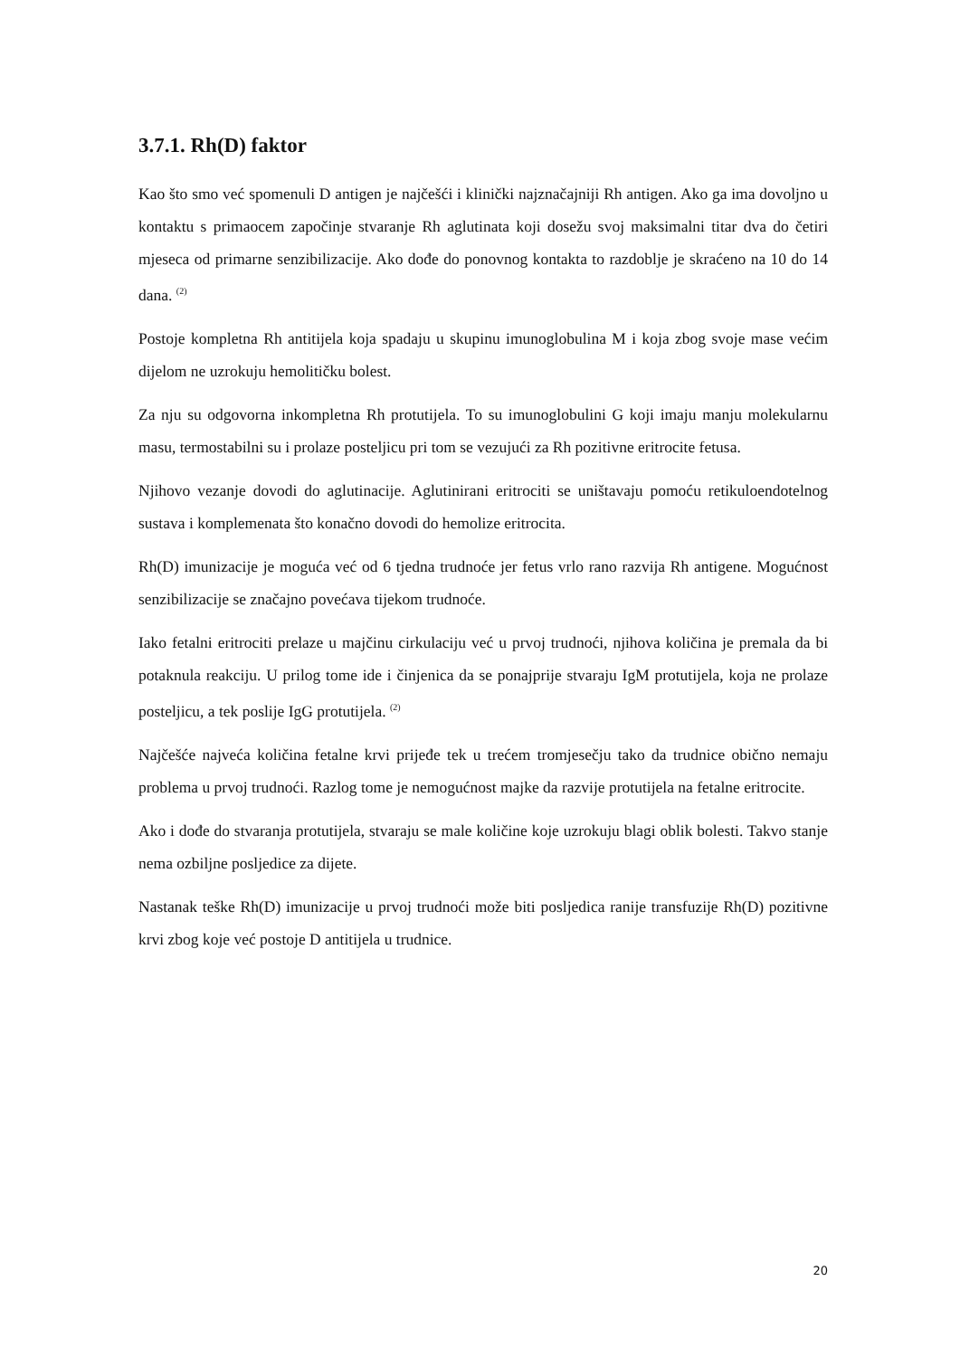3.7.1. Rh(D) faktor
Kao što smo već spomenuli D antigen je najčešći i klinički najznačajniji Rh antigen. Ako ga ima dovoljno u kontaktu s primaocem započinje stvaranje Rh aglutinata koji dosežu svoj maksimalni titar dva do četiri mjeseca od primarne senzibilizacije. Ako dođe do ponovnog kontakta to razdoblje je skraćeno na 10 do 14 dana. <sup>(2)</sup>
Postoje kompletna Rh antitijela koja spadaju u skupinu imunoglobulina M i koja zbog svoje mase većim dijelom ne uzrokuju hemolitičku bolest.
Za nju su odgovorna inkompletna Rh protutijela. To su imunoglobulini G koji imaju manju molekularnu masu, termostabilni su i prolaze posteljicu pri tom se vezujući za Rh pozitivne eritrocite fetusa.
Njihovo vezanje dovodi do aglutinacije. Aglutinirani eritrociti se uništavaju pomoću retikuloendotelnog sustava i komplemenata što konačno dovodi do hemolize eritrocita.
Rh(D) imunizacije je moguća već od 6 tjedna trudnoće jer fetus vrlo rano razvija Rh antigene. Mogućnost senzibilizacije se značajno povećava tijekom trudnoće.
Iako fetalni eritrociti prelaze u majčinu cirkulaciju već u prvoj trudnoći, njihova količina je premala da bi potaknula reakciju. U prilog tome ide i činjenica da se ponajprije stvaraju IgM protutijela, koja ne prolaze posteljicu, a tek poslije IgG protutijela. <sup>(2)</sup>
Najčešće najveća količina fetalne krvi prijeđe tek u trećem tromjesečju tako da trudnice obično nemaju problema u prvoj trudnoći. Razlog tome je nemogućnost majke da razvije protutijela na fetalne eritrocite.
Ako i dođe do stvaranja protutijela, stvaraju se male količine koje uzrokuju blagi oblik bolesti. Takvo stanje nema ozbiljne posljedice za dijete.
Nastanak teške Rh(D) imunizacije u prvoj trudnoći može biti posljedica ranije transfuzije Rh(D) pozitivne krvi zbog koje već postoje D antitijela u trudnice.
20